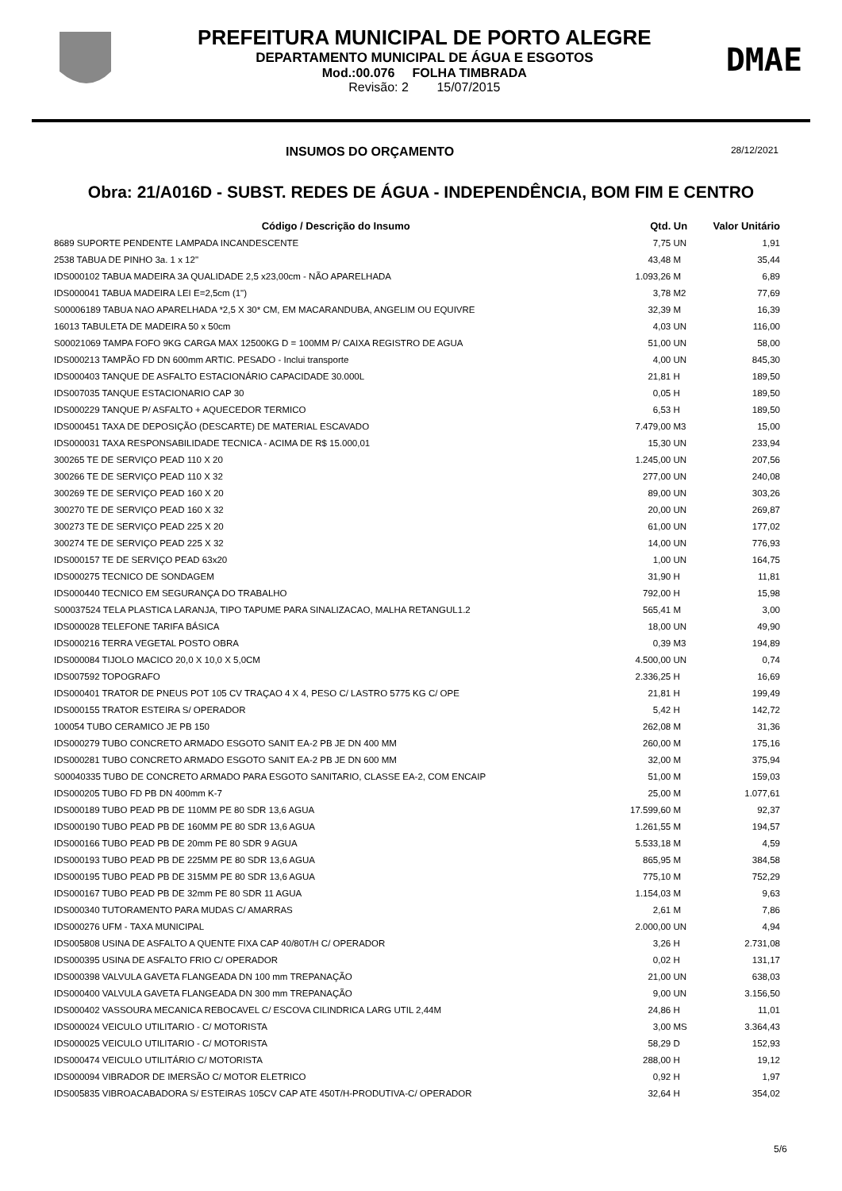PREFEITURA MUNICIPAL DE PORTO ALEGRE
DEPARTAMENTO MUNICIPAL DE ÁGUA E ESGOTOS
Mod.:00.076 FOLHA TIMBRADA
Revisão: 2 15/07/2015
DMAE
INSUMOS DO ORÇAMENTO 28/12/2021
Obra: 21/A016D - SUBST. REDES DE ÁGUA - INDEPENDÊNCIA, BOM FIM E CENTRO
| Código / Descrição do Insumo | Qtd. | Un | Valor Unitário |
| --- | --- | --- | --- |
| 8689 SUPORTE PENDENTE LAMPADA INCANDESCENTE | 7,75 | UN | 1,91 |
| 2538 TABUA DE PINHO 3a. 1 x 12" | 43,48 | M | 35,44 |
| IDS000102 TABUA MADEIRA 3A QUALIDADE 2,5 x23,00cm - NÃO APARELHADA | 1.093,26 | M | 6,89 |
| IDS000041 TABUA MADEIRA LEI E=2,5cm (1") | 3,78 | M2 | 77,69 |
| S00006189 TABUA NAO APARELHADA *2,5 X 30* CM, EM MACARANDUBA, ANGELIM OU EQUIVRE | 32,39 | M | 16,39 |
| 16013 TABULETA DE MADEIRA 50 x 50cm | 4,03 | UN | 116,00 |
| S00021069 TAMPA FOFO 9KG CARGA MAX 12500KG D = 100MM P/ CAIXA REGISTRO DE AGUA | 51,00 | UN | 58,00 |
| IDS000213 TAMPÃO FD DN 600mm ARTIC. PESADO - Inclui transporte | 4,00 | UN | 845,30 |
| IDS000403 TANQUE DE ASFALTO ESTACIONÁRIO CAPACIDADE 30.000L | 21,81 | H | 189,50 |
| IDS007035 TANQUE ESTACIONARIO CAP 30 | 0,05 | H | 189,50 |
| IDS000229 TANQUE P/ ASFALTO + AQUECEDOR TERMICO | 6,53 | H | 189,50 |
| IDS000451 TAXA DE DEPOSIÇÃO (DESCARTE) DE MATERIAL ESCAVADO | 7.479,00 | M3 | 15,00 |
| IDS000031 TAXA RESPONSABILIDADE TECNICA - ACIMA DE R$ 15.000,01 | 15,30 | UN | 233,94 |
| 300265 TE DE SERVIÇO PEAD 110 X 20 | 1.245,00 | UN | 207,56 |
| 300266 TE DE SERVIÇO PEAD 110 X 32 | 277,00 | UN | 240,08 |
| 300269 TE DE SERVIÇO PEAD 160 X 20 | 89,00 | UN | 303,26 |
| 300270 TE DE SERVIÇO PEAD 160 X 32 | 20,00 | UN | 269,87 |
| 300273 TE DE SERVIÇO PEAD 225 X 20 | 61,00 | UN | 177,02 |
| 300274 TE DE SERVIÇO PEAD 225 X 32 | 14,00 | UN | 776,93 |
| IDS000157 TE DE SERVIÇO PEAD 63x20 | 1,00 | UN | 164,75 |
| IDS000275 TECNICO DE SONDAGEM | 31,90 | H | 11,81 |
| IDS000440 TECNICO EM SEGURANÇA DO TRABALHO | 792,00 | H | 15,98 |
| S00037524 TELA PLASTICA LARANJA, TIPO TAPUME PARA SINALIZACAO, MALHA RETANGUL1.2 | 565,41 | M | 3,00 |
| IDS000028 TELEFONE TARIFA BÁSICA | 18,00 | UN | 49,90 |
| IDS000216 TERRA VEGETAL POSTO OBRA | 0,39 | M3 | 194,89 |
| IDS000084 TIJOLO MACICO 20,0 X 10,0 X 5,0CM | 4.500,00 | UN | 0,74 |
| IDS007592 TOPOGRAFO | 2.336,25 | H | 16,69 |
| IDS000401 TRATOR DE PNEUS POT 105 CV TRAÇAO 4 X 4, PESO C/ LASTRO 5775 KG C/ OPE | 21,81 | H | 199,49 |
| IDS000155 TRATOR ESTEIRA S/ OPERADOR | 5,42 | H | 142,72 |
| 100054 TUBO CERAMICO JE PB 150 | 262,08 | M | 31,36 |
| IDS000279 TUBO CONCRETO ARMADO ESGOTO SANIT EA-2 PB JE DN 400 MM | 260,00 | M | 175,16 |
| IDS000281 TUBO CONCRETO ARMADO ESGOTO SANIT EA-2 PB JE DN 600 MM | 32,00 | M | 375,94 |
| S00040335 TUBO DE CONCRETO ARMADO PARA ESGOTO SANITARIO, CLASSE EA-2, COM ENCAIP | 51,00 | M | 159,03 |
| IDS000205 TUBO FD PB DN 400mm K-7 | 25,00 | M | 1.077,61 |
| IDS000189 TUBO PEAD PB DE 110MM PE 80 SDR 13,6 AGUA | 17.599,60 | M | 92,37 |
| IDS000190 TUBO PEAD PB DE 160MM PE 80 SDR 13,6 AGUA | 1.261,55 | M | 194,57 |
| IDS000166 TUBO PEAD PB DE 20mm PE 80 SDR 9 AGUA | 5.533,18 | M | 4,59 |
| IDS000193 TUBO PEAD PB DE 225MM PE 80 SDR 13,6 AGUA | 865,95 | M | 384,58 |
| IDS000195 TUBO PEAD PB DE 315MM PE 80 SDR 13,6 AGUA | 775,10 | M | 752,29 |
| IDS000167 TUBO PEAD PB DE 32mm PE 80 SDR 11 AGUA | 1.154,03 | M | 9,63 |
| IDS000340 TUTORAMENTO PARA MUDAS C/ AMARRAS | 2,61 | M | 7,86 |
| IDS000276 UFM - TAXA MUNICIPAL | 2.000,00 | UN | 4,94 |
| IDS005808 USINA DE ASFALTO A QUENTE FIXA CAP 40/80T/H C/ OPERADOR | 3,26 | H | 2.731,08 |
| IDS000395 USINA DE ASFALTO FRIO C/ OPERADOR | 0,02 | H | 131,17 |
| IDS000398 VALVULA GAVETA FLANGEADA DN 100 mm TREPANAÇÃO | 21,00 | UN | 638,03 |
| IDS000400 VALVULA GAVETA FLANGEADA DN 300 mm TREPANAÇÃO | 9,00 | UN | 3.156,50 |
| IDS000402 VASSOURA MECANICA REBOCAVEL C/ ESCOVA CILINDRICA LARG UTIL 2,44M | 24,86 | H | 11,01 |
| IDS000024 VEICULO UTILITARIO - C/ MOTORISTA | 3,00 | MS | 3.364,43 |
| IDS000025 VEICULO UTILITARIO - C/ MOTORISTA | 58,29 | D | 152,93 |
| IDS000474 VEICULO UTILITÁRIO C/ MOTORISTA | 288,00 | H | 19,12 |
| IDS000094 VIBRADOR DE IMERSÃO C/ MOTOR ELETRICO | 0,92 | H | 1,97 |
| IDS005835 VIBROACABADORA S/ ESTEIRAS 105CV CAP ATE 450T/H-PRODUTIVA-C/ OPERADOR | 32,64 | H | 354,02 |
5/6